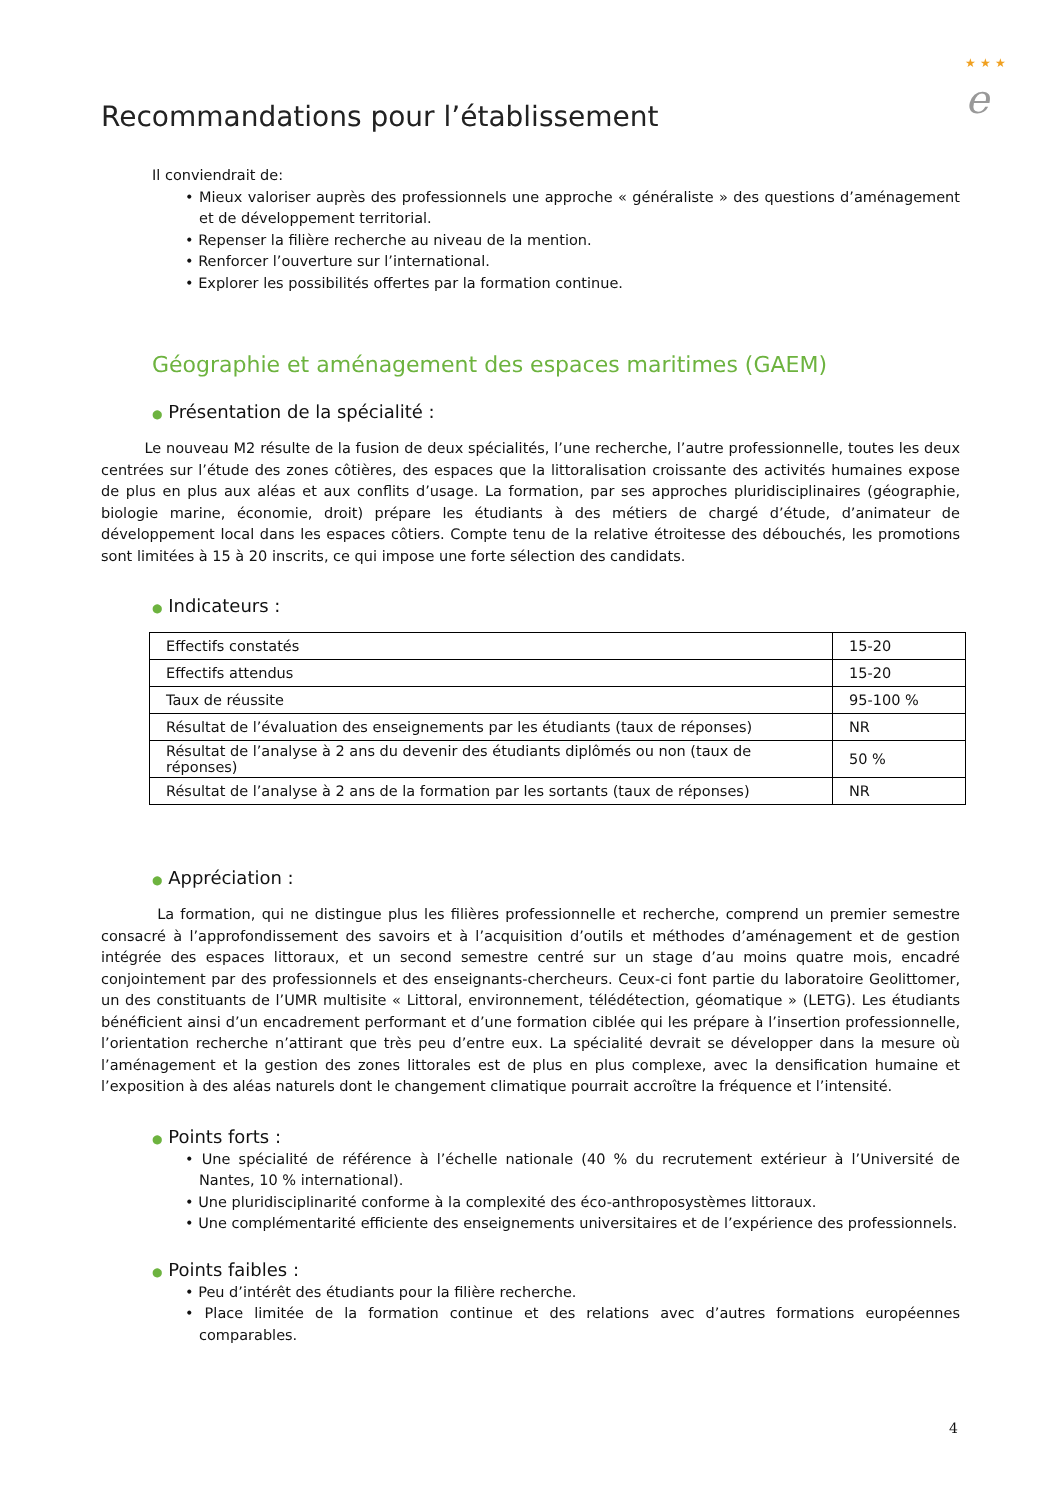★ ★ ★
e
Recommandations pour l’établissement
Il conviendrait de:
• Mieux valoriser auprès des professionnels une approche « généraliste » des questions d’aménagement et de développement territorial.
• Repenser la filière recherche au niveau de la mention.
• Renforcer l’ouverture sur l’international.
• Explorer les possibilités offertes par la formation continue.
Géographie et aménagement des espaces maritimes (GAEM)
● Présentation de la spécialité :
Le nouveau M2 résulte de la fusion de deux spécialités, l’une recherche, l’autre professionnelle, toutes les deux centrées sur l’étude des zones côtières, des espaces que la littoralisation croissante des activités humaines expose de plus en plus aux aléas et aux conflits d’usage. La formation, par ses approches pluridisciplinaires (géographie, biologie marine, économie, droit) prépare les étudiants à des métiers de chargé d’étude, d’animateur de développement local dans les espaces côtiers. Compte tenu de la relative étroitesse des débouchés, les promotions sont limitées à 15 à 20 inscrits, ce qui impose une forte sélection des candidats.
● Indicateurs :
| Effectifs constatés | 15-20 |
| Effectifs attendus | 15-20 |
| Taux de réussite | 95-100 % |
| Résultat de l’évaluation des enseignements par les étudiants (taux de réponses) | NR |
| Résultat de l’analyse à 2 ans du devenir des étudiants diplômés ou non (taux de réponses) | 50 % |
| Résultat de l’analyse à 2 ans de la formation par les sortants (taux de réponses) | NR |
● Appréciation :
La formation, qui ne distingue plus les filières professionnelle et recherche, comprend un premier semestre consacré à l’approfondissement des savoirs et à l’acquisition d’outils et méthodes d’aménagement et de gestion intégrée des espaces littoraux, et un second semestre centré sur un stage d’au moins quatre mois, encadré conjointement par des professionnels et des enseignants-chercheurs. Ceux-ci font partie du laboratoire Geolittomer, un des constituants de l’UMR multisite « Littoral, environnement, télédétection, géomatique » (LETG). Les étudiants bénéficient ainsi d’un encadrement performant et d’une formation ciblée qui les prépare à l’insertion professionnelle, l’orientation recherche n’attirant que très peu d’entre eux. La spécialité devrait se développer dans la mesure où l’aménagement et la gestion des zones littorales est de plus en plus complexe, avec la densification humaine et l’exposition à des aléas naturels dont le changement climatique pourrait accroître la fréquence et l’intensité.
● Points forts :
• Une spécialité de référence à l’échelle nationale (40 % du recrutement extérieur à l’Université de Nantes, 10 % international).
• Une pluridisciplinarité conforme à la complexité des éco-anthroposystèmes littoraux.
• Une complémentarité efficiente des enseignements universitaires et de l’expérience des professionnels.
● Points faibles :
• Peu d’intérêt des étudiants pour la filière recherche.
• Place limitée de la formation continue et des relations avec d’autres formations européennes comparables.
4